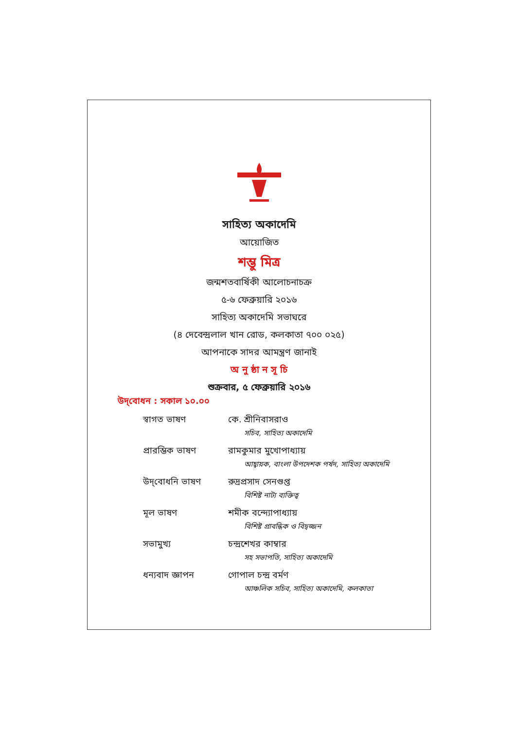সাহিত্য অকাদেমি
আয়োজিত
শম্ভু মিত্র
জন্মশতবার্ষিকী আলোচনাচক্র
৫-৬ ফেব্রুয়ারি ২০১৬
সাহিত্য অকাদেমি সভাঘরে
(৪ দেবেন্দ্রলাল খান রোড, কলকাতা ৭০০ ০২৫)
আপনাকে সাদর আমন্ত্রণ জানাই
অ নু ষ্ঠা ন সূ চি
শুক্রবার, ৫ ফেব্রুয়ারি ২০১৬
উদ্‌বোধন : সকাল ১০.০০
স্বাগত ভাষণ কে. শ্রীনিবাসরাও
সচিব, সাহিত্য অকাদেমি
প্রারম্ভিক ভাষণ রামকুমার মুখোপাধ্যায়
আহ্বায়ক, বাংলা উপদেশক পর্ষদ, সাহিত্য অকাদেমি
উদ্‌বোধনি ভাষণ রুদ্রপ্রসাদ সেনগুপ্ত
বিশিষ্ট নাট্য ব্যক্তিত্ব
মূল ভাষণ শমীক বন্দ্যোপাধ্যায়
বিশিষ্ট প্রাবন্ধিক ও বিদ্বজ্জন
সভামুখ্য চন্দ্রশেখর কাম্বার
সহ সভাপতি, সাহিত্য অকাদেমি
ধন্যবাদ জ্ঞাপন গোপাল চন্দ্র বর্মণ
আঞ্চলিক সচিব, সাহিত্য অকাদেমি, কলকাতা